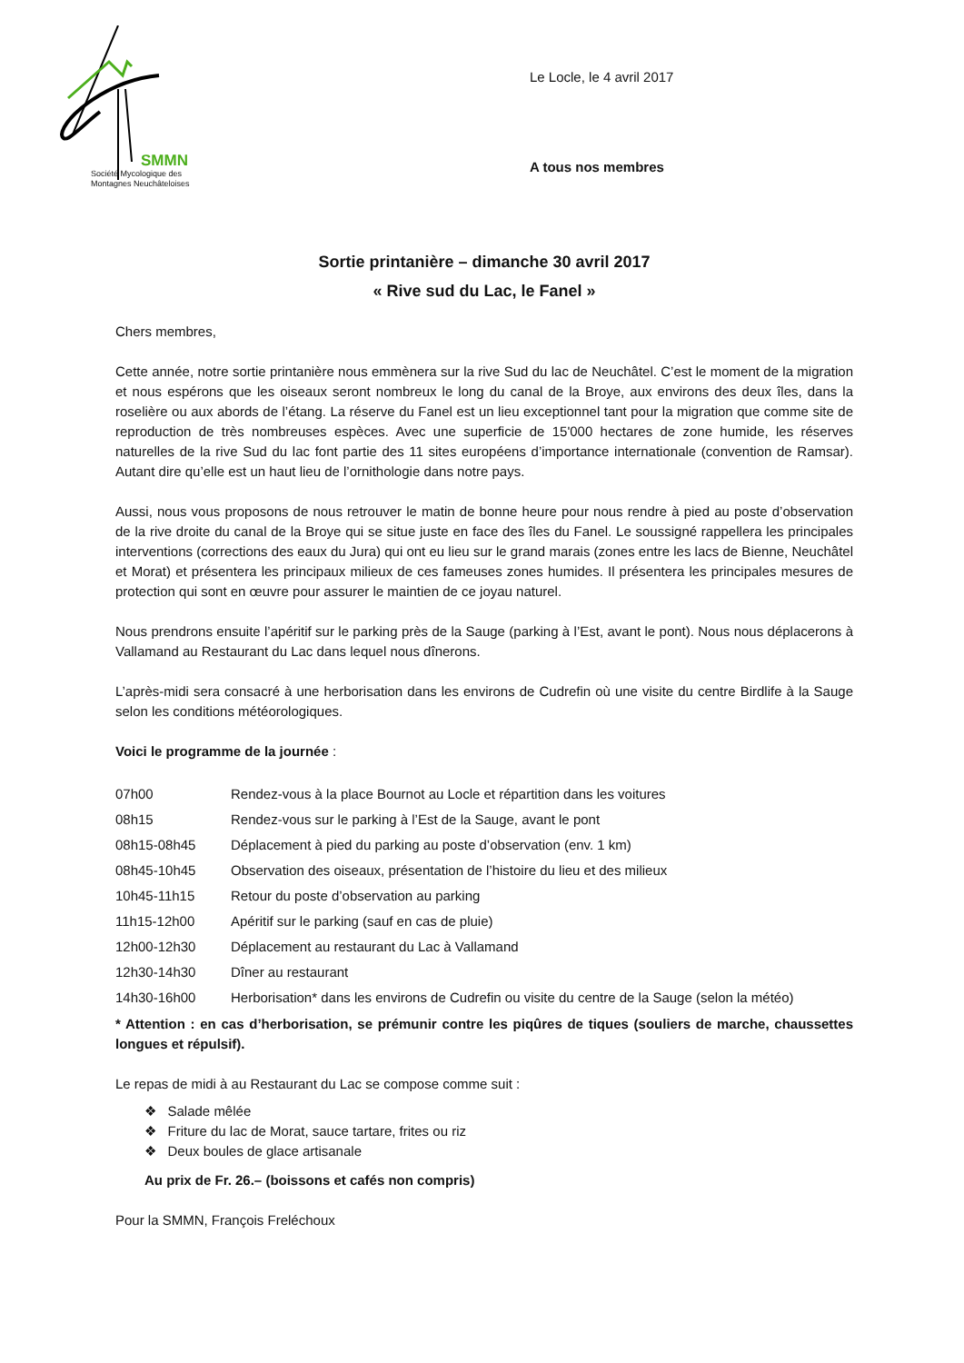SMMN
Société Mycologique des
Montagnes Neuchâteloises
Le Locle, le 4 avril 2017
A tous nos membres
Sortie printanière – dimanche 30 avril 2017
« Rive sud du Lac, le Fanel »
Chers membres,
Cette année, notre sortie printanière nous emmènera sur la rive Sud du lac de Neuchâtel. C’est le moment de la migration et nous espérons que les oiseaux seront nombreux le long du canal de la Broye, aux environs des deux îles, dans la roselière ou aux abords de l’étang. La réserve du Fanel est un lieu exceptionnel tant pour la migration que comme site de reproduction de très nombreuses espèces. Avec une superficie de 15'000 hectares de zone humide, les réserves naturelles de la rive Sud du lac font partie des 11 sites européens d’importance internationale (convention de Ramsar). Autant dire qu’elle est un haut lieu de l’ornithologie dans notre pays.
Aussi, nous vous proposons de nous retrouver le matin de bonne heure pour nous rendre à pied au poste d’observation de la rive droite du canal de la Broye qui se situe juste en face des îles du Fanel. Le soussigné rappellera les principales interventions (corrections des eaux du Jura) qui ont eu lieu sur le grand marais (zones entre les lacs de Bienne, Neuchâtel et Morat) et présentera les principaux milieux de ces fameuses zones humides. Il présentera les principales mesures de protection qui sont en œuvre pour assurer le maintien de ce joyau naturel.
Nous prendrons ensuite l’apéritif sur le parking près de la Sauge (parking à l’Est, avant le pont). Nous nous déplacerons à Vallamand au Restaurant du Lac dans lequel nous dînerons.
L’après-midi sera consacré à une herborisation dans les environs de Cudrefin où une visite du centre Birdlife à la Sauge selon les conditions météorologiques.
Voici le programme de la journée :
| 07h00 | Rendez-vous à la place Bournot au Locle et répartition dans les voitures |
| 08h15 | Rendez-vous sur le parking à l’Est de la Sauge, avant le pont |
| 08h15-08h45 | Déplacement à pied du parking au poste d’observation (env. 1 km) |
| 08h45-10h45 | Observation des oiseaux, présentation de l’histoire du lieu et des milieux |
| 10h45-11h15 | Retour du poste d’observation au parking |
| 11h15-12h00 | Apéritif sur le parking (sauf en cas de pluie) |
| 12h00-12h30 | Déplacement au restaurant du Lac à Vallamand |
| 12h30-14h30 | Dîner au restaurant |
| 14h30-16h00 | Herborisation* dans les environs de Cudrefin ou visite du centre de la Sauge (selon la météo) |
* Attention : en cas d’herborisation, se prémunir contre les piqûres de tiques (souliers de marche, chaussettes longues et répulsif).
Le repas de midi à au Restaurant du Lac se compose comme suit :
❖ Salade mêlée
❖ Friture du lac de Morat, sauce tartare, frites ou riz
❖ Deux boules de glace artisanale
Au prix de Fr. 26.– (boissons et cafés non compris)
Pour la SMMN, François Freléchoux